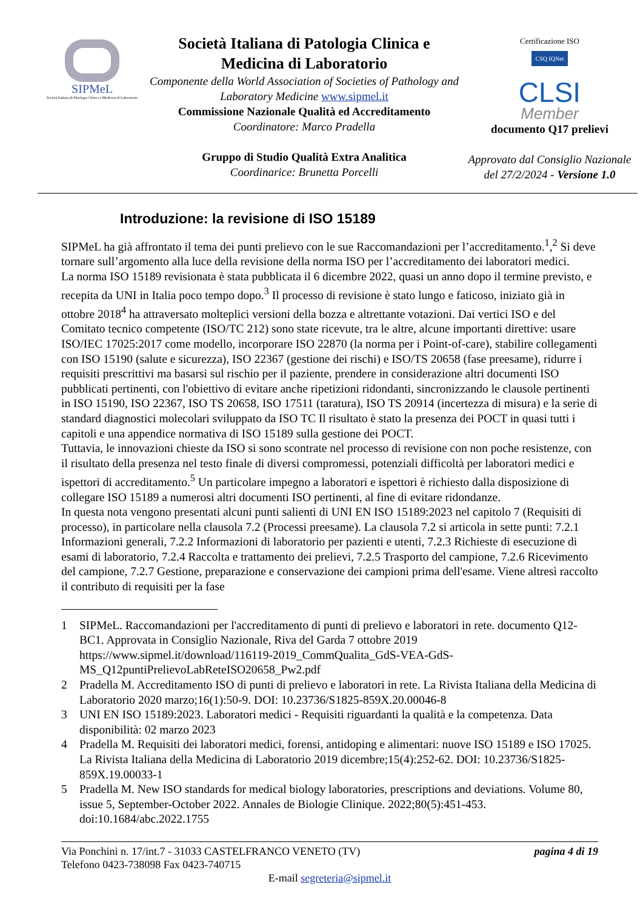SIPMeL
Società Italiana di Patologia Clinica e Medicina di Laboratorio
Società Italiana di Patologia Clinica e Medicina di Laboratorio
Componente della World Association of Societies of Pathology and Laboratory Medicine www.sipmel.it
Commissione Nazionale Qualità ed Accreditamento
Coordinatore: Marco Pradella
Gruppo di Studio Qualità Extra Analitica
Coordinarice: Brunetta Porcelli
Certificazione ISO
CSQ IQNet
CLSI
Member
documento Q17 prelievi
Approvato dal Consiglio Nazionale del 27/2/2024 - Versione 1.0
Introduzione: la revisione di ISO 15189
SIPMeL ha già affrontato il tema dei punti prelievo con le sue Raccomandazioni per l’accreditamento.<sup>1</sup>,<sup>2</sup> Si deve tornare sull’argomento alla luce della revisione della norma ISO per l’accreditamento dei laboratori medici.
La norma ISO 15189 revisionata è stata pubblicata il 6 dicembre 2022, quasi un anno dopo il termine previsto, e recepita da UNI in Italia poco tempo dopo.<sup>3</sup> Il processo di revisione è stato lungo e faticoso, iniziato già in ottobre 2018<sup>4</sup> ha attraversato molteplici versioni della bozza e altrettante votazioni. Dai vertici ISO e del Comitato tecnico competente (ISO/TC 212) sono state ricevute, tra le altre, alcune importanti direttive: usare ISO/IEC 17025:2017 come modello, incorporare ISO 22870 (la norma per i Point-of-care), stabilire collegamenti con ISO 15190 (salute e sicurezza), ISO 22367 (gestione dei rischi) e ISO/TS 20658 (fase preesame), ridurre i requisiti prescrittivi ma basarsi sul rischio per il paziente, prendere in considerazione altri documenti ISO pubblicati pertinenti, con l'obiettivo di evitare anche ripetizioni ridondanti, sincronizzando le clausole pertinenti in ISO 15190, ISO 22367, ISO TS 20658, ISO 17511 (taratura), ISO TS 20914 (incertezza di misura) e la serie di standard diagnostici molecolari sviluppato da ISO TC Il risultato è stato la presenza dei POCT in quasi tutti i capitoli e una appendice normativa di ISO 15189 sulla gestione dei POCT.
Tuttavia, le innovazioni chieste da ISO si sono scontrate nel processo di revisione con non poche resistenze, con il risultato della presenza nel testo finale di diversi compromessi, potenziali difficoltà per laboratori medici e ispettori di accreditamento.<sup>5</sup> Un particolare impegno a laboratori e ispettori è richiesto dalla disposizione di collegare ISO 15189 a numerosi altri documenti ISO pertinenti, al fine di evitare ridondanze.
In questa nota vengono presentati alcuni punti salienti di UNI EN ISO 15189:2023 nel capitolo 7 (Requisiti di processo), in particolare nella clausola 7.2 (Processi preesame). La clausola 7.2 si articola in sette punti: 7.2.1 Informazioni generali, 7.2.2 Informazioni di laboratorio per pazienti e utenti, 7.2.3 Richieste di esecuzione di esami di laboratorio, 7.2.4 Raccolta e trattamento dei prelievi, 7.2.5 Trasporto del campione, 7.2.6 Ricevimento del campione, 7.2.7 Gestione, preparazione e conservazione dei campioni prima dell'esame. Viene altresì raccolto il contributo di requisiti per la fase
1 SIPMeL. Raccomandazioni per l'accreditamento di punti di prelievo e laboratori in rete. documento Q12-BC1. Approvata in Consiglio Nazionale, Riva del Garda 7 ottobre 2019 https://www.sipmel.it/download/116119-2019_CommQualita_GdS-VEA-GdS-MS_Q12puntiPrelievoLabReteISO20658_Pw2.pdf
2 Pradella M. Accreditamento ISO di punti di prelievo e laboratori in rete. La Rivista Italiana della Medicina di Laboratorio 2020 marzo;16(1):50-9. DOI: 10.23736/S1825-859X.20.00046-8
3 UNI EN ISO 15189:2023. Laboratori medici - Requisiti riguardanti la qualità e la competenza. Data disponibilità: 02 marzo 2023
4 Pradella M. Requisiti dei laboratori medici, forensi, antidoping e alimentari: nuove ISO 15189 e ISO 17025. La Rivista Italiana della Medicina di Laboratorio 2019 dicembre;15(4):252-62. DOI: 10.23736/S1825-859X.19.00033-1
5 Pradella M. New ISO standards for medical biology laboratories, prescriptions and deviations. Volume 80, issue 5, September-October 2022. Annales de Biologie Clinique. 2022;80(5):451-453. doi:10.1684/abc.2022.1755
Via Ponchini n. 17/int.7 - 31033 CASTELFRANCO VENETO (TV) pagina 4 di 19
Telefono 0423-738098 Fax 0423-740715
E-mail segreteria@sipmel.it